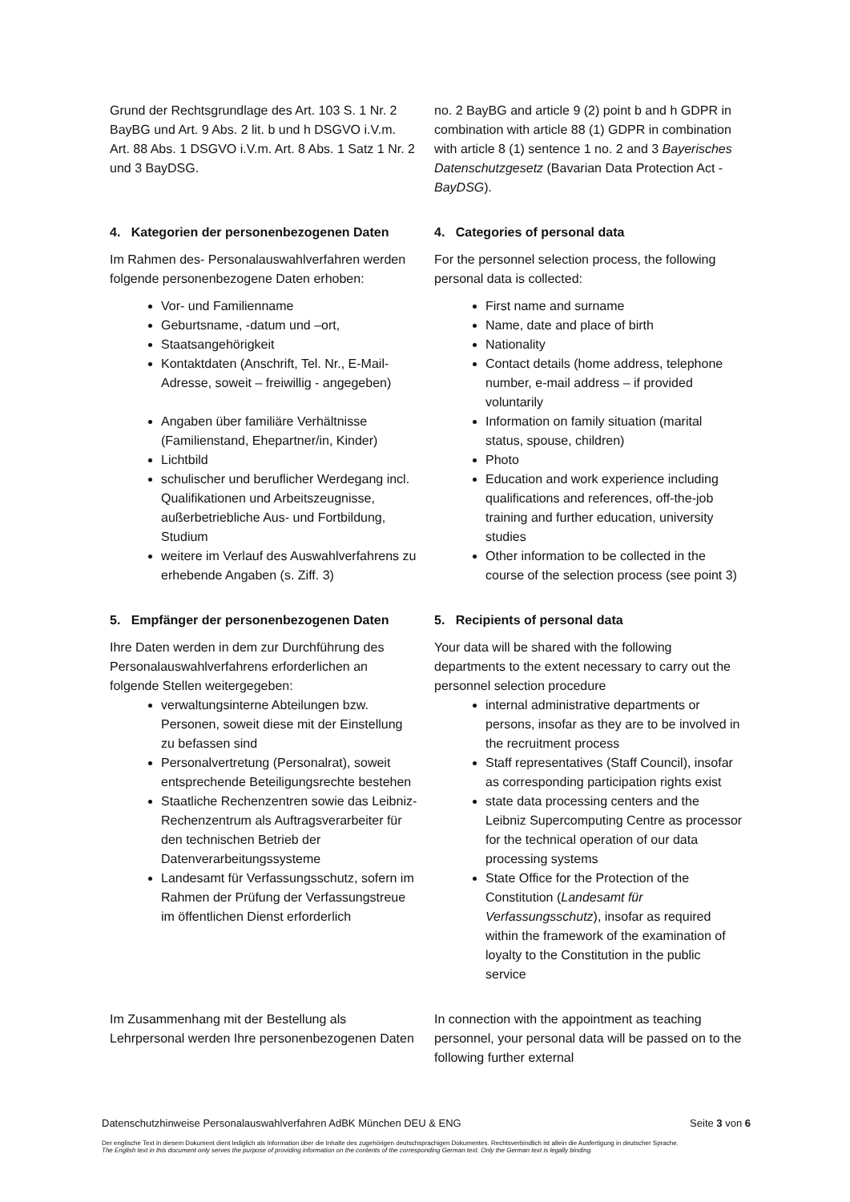Grund der Rechtsgrundlage des Art. 103 S. 1 Nr. 2 BayBG und Art. 9 Abs. 2 lit. b und h DSGVO i.V.m. Art. 88 Abs. 1 DSGVO i.V.m. Art. 8 Abs. 1 Satz 1 Nr. 2 und 3 BayDSG.
no. 2 BayBG and article 9 (2) point b and h GDPR in combination with article 88 (1) GDPR in combination with article 8 (1) sentence 1 no. 2 and 3 Bayerisches Datenschutzgesetz (Bavarian Data Protection Act - BayDSG).
4. Kategorien der personenbezogenen Daten
Im Rahmen des- Personalauswahlverfahren werden folgende personenbezogene Daten erhoben:
Vor- und Familienname
Geburtsname, -datum und –ort,
Staatsangehörigkeit
Kontaktdaten (Anschrift, Tel. Nr., E-Mail-Adresse, soweit – freiwillig - angegeben)
Angaben über familiäre Verhältnisse (Familienstand, Ehepartner/in, Kinder)
Lichtbild
schulischer und beruflicher Werdegang incl. Qualifikationen und Arbeitszeugnisse, außerbetriebliche Aus- und Fortbildung, Studium
weitere im Verlauf des Auswahlverfahrens zu erhebende Angaben (s. Ziff. 3)
4. Categories of personal data
For the personnel selection process, the following personal data is collected:
First name and surname
Name, date and place of birth
Nationality
Contact details (home address, telephone number, e-mail address – if provided voluntarily
Information on family situation (marital status, spouse, children)
Photo
Education and work experience including qualifications and references, off-the-job training and further education, university studies
Other information to be collected in the course of the selection process (see point 3)
5. Empfänger der personenbezogenen Daten
Ihre Daten werden in dem zur Durchführung des Personalauswahlverfahrens erforderlichen an folgende Stellen weitergegeben:
verwaltungsinterne Abteilungen bzw. Personen, soweit diese mit der Einstellung zu befassen sind
Personalvertretung (Personalrat), soweit entsprechende Beteiligungsrechte bestehen
Staatliche Rechenzentren sowie das Leibniz-Rechenzentrum als Auftragsverarbeiter für den technischen Betrieb der Datenverarbeitungssysteme
Landesamt für Verfassungsschutz, sofern im Rahmen der Prüfung der Verfassungstreue im öffentlichen Dienst erforderlich
5. Recipients of personal data
Your data will be shared with the following departments to the extent necessary to carry out the personnel selection procedure
internal administrative departments or persons, insofar as they are to be involved in the recruitment process
Staff representatives (Staff Council), insofar as corresponding participation rights exist
state data processing centers and the Leibniz Supercomputing Centre as processor for the technical operation of our data processing systems
State Office for the Protection of the Constitution (Landesamt für Verfassungsschutz), insofar as required within the framework of the examination of loyalty to the Constitution in the public service
Im Zusammenhang mit der Bestellung als Lehrpersonal werden Ihre personenbezogenen Daten
In connection with the appointment as teaching personnel, your personal data will be passed on to the following further external
Datenschutzhinweise Personalauswahlverfahren AdBK München DEU & ENG Seite 3 von 6
Der englische Text in diesem Dokument dient lediglich als Information über die Inhalte des zugehörigen deutschsprachigen Dokumentes. Rechtsverbindlich ist allein die Ausfertigung in deutscher Sprache.
The English text in this document only serves the purpose of providing information on the contents of the corresponding German text. Only the German text is legally binding.